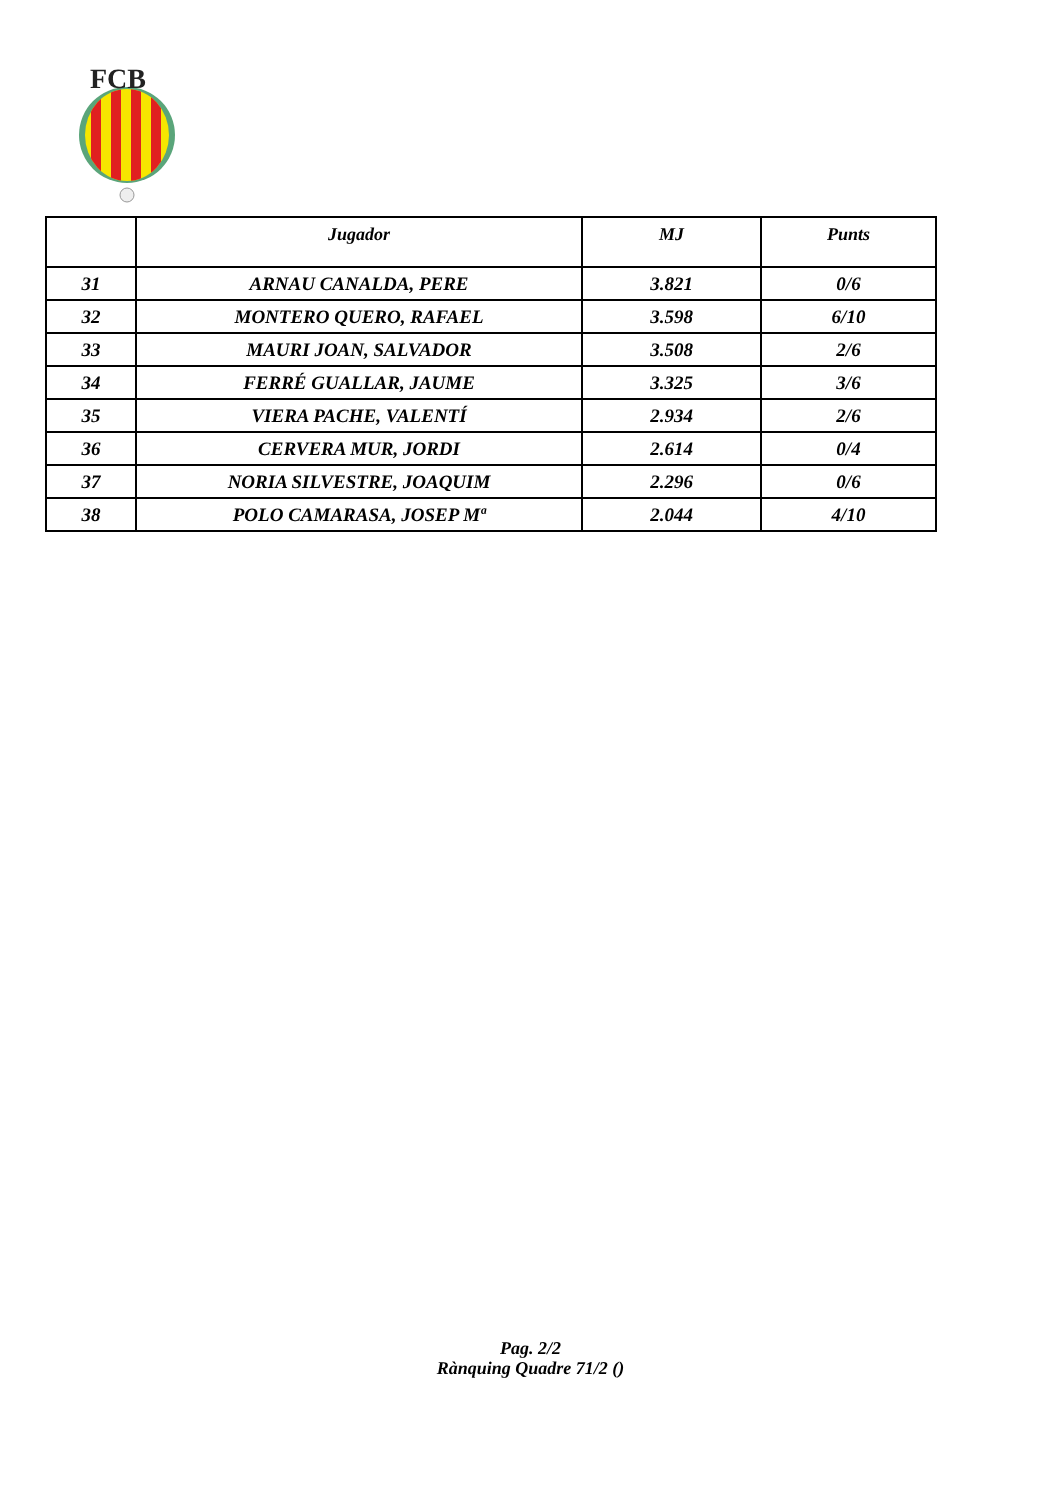FCB
| | Jugador | MJ | Punts |
| --- | --- | --- | --- |
| 31 | ARNAU CANALDA, PERE | 3.821 | 0/6 |
| 32 | MONTERO QUERO, RAFAEL | 3.598 | 6/10 |
| 33 | MAURI JOAN, SALVADOR | 3.508 | 2/6 |
| 34 | FERRÉ GUALLAR, JAUME | 3.325 | 3/6 |
| 35 | VIERA PACHE, VALENTÍ | 2.934 | 2/6 |
| 36 | CERVERA MUR, JORDI | 2.614 | 0/4 |
| 37 | NORIA SILVESTRE, JOAQUIM | 2.296 | 0/6 |
| 38 | POLO CAMARASA, JOSEP Mª | 2.044 | 4/10 |
Pag. 2/2
Rànquing Quadre 71/2 ()